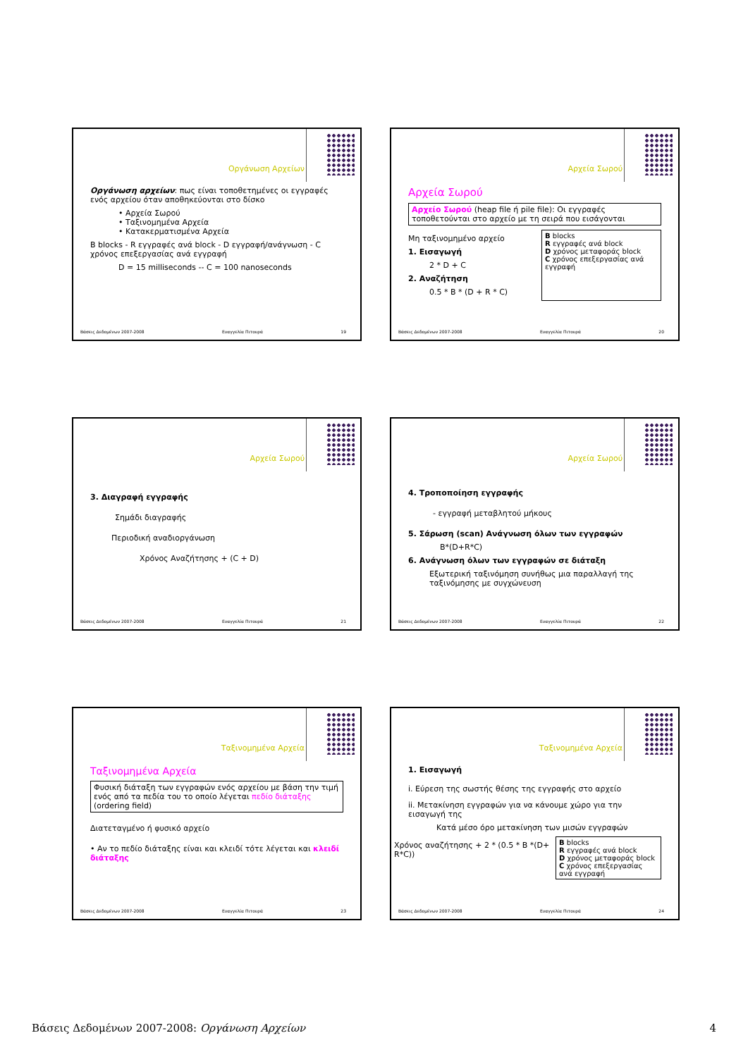Οργάνωση Αρχείων
Οργάνωση αρχείων: πως είναι τοποθετημένες οι εγγραφές ενός αρχείου όταν αποθηκεύονται στο δίσκο
• Αρχεία Σωρού
• Ταξινομημένα Αρχεία
• Κατακερματισμένα Αρχεία
B blocks - R εγγραφές ανά block - D εγγραφή/ανάγνωση - C χρόνος επεξεργασίας ανά εγγραφή
D = 15 milliseconds -- C = 100 nanoseconds
Βάσεις Δεδομένων 2007-2008 Ευαγγελία Πιτουρά 19
Αρχεία Σωρού
Αρχεία Σωρού
Αρχείο Σωρού (heap file ή pile file): Οι εγγραφές τοποθετούνται στο αρχείο με τη σειρά που εισάγονται
Μη ταξινομημένο αρχείο
1. Εισαγωγή
2 * D + C
2. Αναζήτηση
0.5 * B * (D + R * C)
B blocks
R εγγραφές ανά block
D χρόνος μεταφοράς block
C χρόνος επεξεργασίας ανά εγγραφή
Βάσεις Δεδομένων 2007-2008 Ευαγγελία Πιτουρά 20
Αρχεία Σωρού
3. Διαγραφή εγγραφής
Σημάδι διαγραφής
Περιοδική αναδιοργάνωση
Χρόνος Αναζήτησης + (C + D)
Βάσεις Δεδομένων 2007-2008 Ευαγγελία Πιτουρά 21
Αρχεία Σωρού
4. Τροποποίηση εγγραφής
- εγγραφή μεταβλητού μήκους
5. Σάρωση (scan) Ανάγνωση όλων των εγγραφών
B*(D+R*C)
6. Ανάγνωση όλων των εγγραφών σε διάταξη
Εξωτερική ταξινόμηση συνήθως μια παραλλαγή της ταξινόμησης με συγχώνευση
Βάσεις Δεδομένων 2007-2008 Ευαγγελία Πιτουρά 22
Ταξινομημένα Αρχεία
Ταξινομημένα Αρχεία
Φυσική διάταξη των εγγραφών ενός αρχείου με βάση την τιμή ενός από τα πεδία του το οποίο λέγεται πεδίο διάταξης (ordering field)
Διατεταγμένο ή φυσικό αρχείο
• Αν το πεδίο διάταξης είναι και κλειδί τότε λέγεται και κλειδί διάταξης
Βάσεις Δεδομένων 2007-2008 Ευαγγελία Πιτουρά 23
Ταξινομημένα Αρχεία
1. Εισαγωγή
i. Εύρεση της σωστής θέσης της εγγραφής στο αρχείο
ii. Μετακίνηση εγγραφών για να κάνουμε χώρο για την εισαγωγή της
Κατά μέσο όρο μετακίνηση των μισών εγγραφών
Χρόνος αναζήτησης + 2 * (0.5 * B *(D+ R*C))
B blocks
R εγγραφές ανά block
D χρόνος μεταφοράς block
C χρόνος επεξεργασίας ανά εγγραφή
Βάσεις Δεδομένων 2007-2008 Ευαγγελία Πιτουρά 24
Βάσεις Δεδομένων 2007-2008: Οργάνωση Αρχείων 4